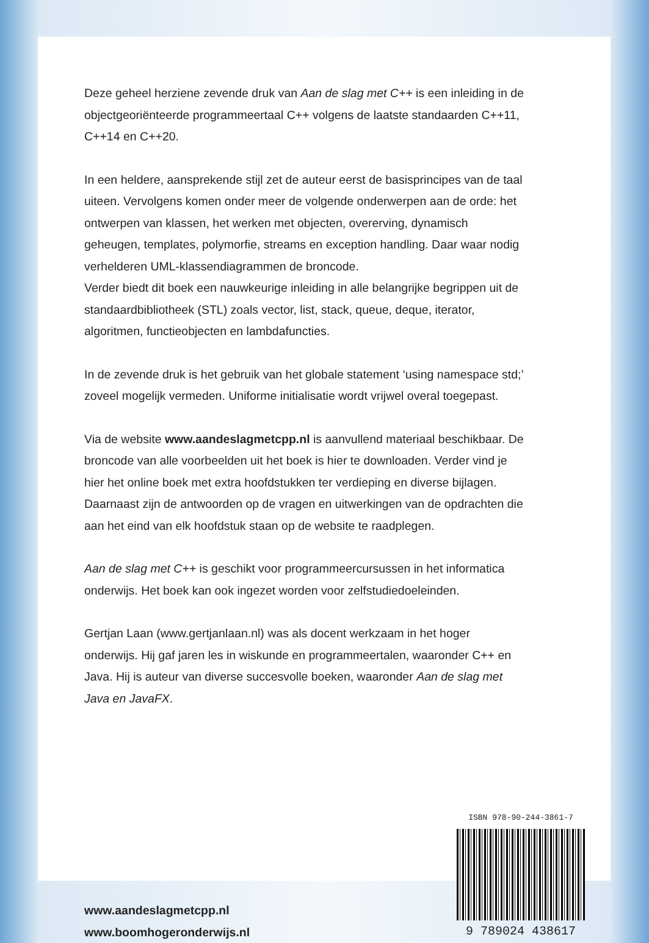Deze geheel herziene zevende druk van Aan de slag met C++ is een inleiding in de objectgeoriënteerde programmeertaal C++ volgens de laatste standaarden C++11, C++14 en C++20.
In een heldere, aansprekende stijl zet de auteur eerst de basisprincipes van de taal uiteen. Vervolgens komen onder meer de volgende onderwerpen aan de orde: het ontwerpen van klassen, het werken met objecten, overerving, dynamisch geheugen, templates, polymorfie, streams en exception handling. Daar waar nodig verhelderen UML-klassendiagrammen de broncode.
Verder biedt dit boek een nauwkeurige inleiding in alle belangrijke begrippen uit de standaardbibliotheek (STL) zoals vector, list, stack, queue, deque, iterator, algoritmen, functieobjecten en lambdafuncties.
In de zevende druk is het gebruik van het globale statement ‘using namespace std;’ zoveel mogelijk vermeden. Uniforme initialisatie wordt vrijwel overal toegepast.
Via de website www.aandeslagmetcpp.nl is aanvullend materiaal beschikbaar. De broncode van alle voorbeelden uit het boek is hier te downloaden. Verder vind je hier het online boek met extra hoofdstukken ter verdieping en diverse bijlagen. Daarnaast zijn de antwoorden op de vragen en uitwerkingen van de opdrachten die aan het eind van elk hoofdstuk staan op de website te raadplegen.
Aan de slag met C++ is geschikt voor programmeercursussen in het informatica onderwijs. Het boek kan ook ingezet worden voor zelfstudiedoeleinden.
Gertjan Laan (www.gertjanlaan.nl) was als docent werkzaam in het hoger onderwijs. Hij gaf jaren les in wiskunde en programmeertalen, waaronder C++ en Java. Hij is auteur van diverse succesvolle boeken, waaronder Aan de slag met Java en JavaFX.
www.aandeslagmetcpp.nl
www.boomhogeronderwijs.nl
ISBN 978-90-244-3861-7
9 789024 438617